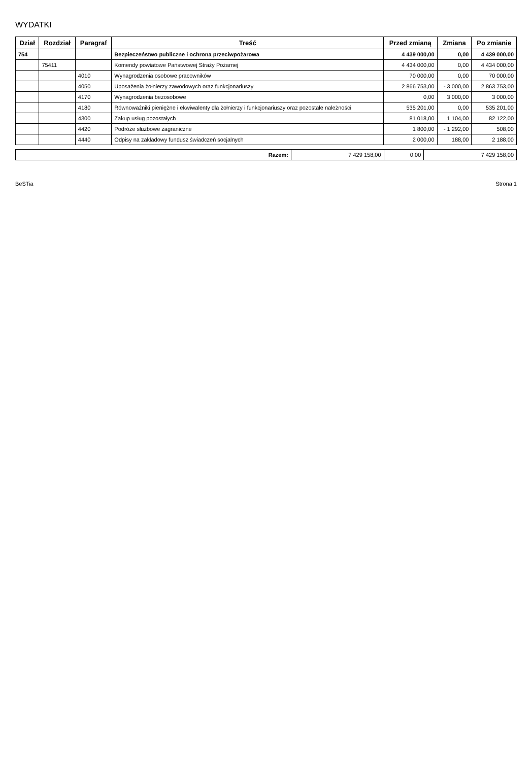WYDATKI
| Dział | Rozdział | Paragraf | Treść | Przed zmianą | Zmiana | Po zmianie |
| --- | --- | --- | --- | --- | --- | --- |
| 754 | | | Bezpieczeństwo publiczne i ochrona przeciwpożarowa | 4 439 000,00 | 0,00 | 4 439 000,00 |
| | 75411 | | Komendy powiatowe Państwowej Straży Pożarnej | 4 434 000,00 | 0,00 | 4 434 000,00 |
| | | 4010 | Wynagrodzenia osobowe pracowników | 70 000,00 | 0,00 | 70 000,00 |
| | | 4050 | Uposażenia żołnierzy zawodowych oraz funkcjonariuszy | 2 866 753,00 | - 3 000,00 | 2 863 753,00 |
| | | 4170 | Wynagrodzenia bezosobowe | 0,00 | 3 000,00 | 3 000,00 |
| | | 4180 | Równoważniki pieniężne i ekwiwalenty dla żołnierzy i funkcjonariuszy oraz pozostałe należności | 535 201,00 | 0,00 | 535 201,00 |
| | | 4300 | Zakup usług pozostałych | 81 018,00 | 1 104,00 | 82 122,00 |
| | | 4420 | Podróże służbowe zagraniczne | 1 800,00 | - 1 292,00 | 508,00 |
| | | 4440 | Odpisy na zakładowy fundusz świadczeń socjalnych | 2 000,00 | 188,00 | 2 188,00 |
| Razem: | 7 429 158,00 | 0,00 | 7 429 158,00 |
BeSTia Strona 1